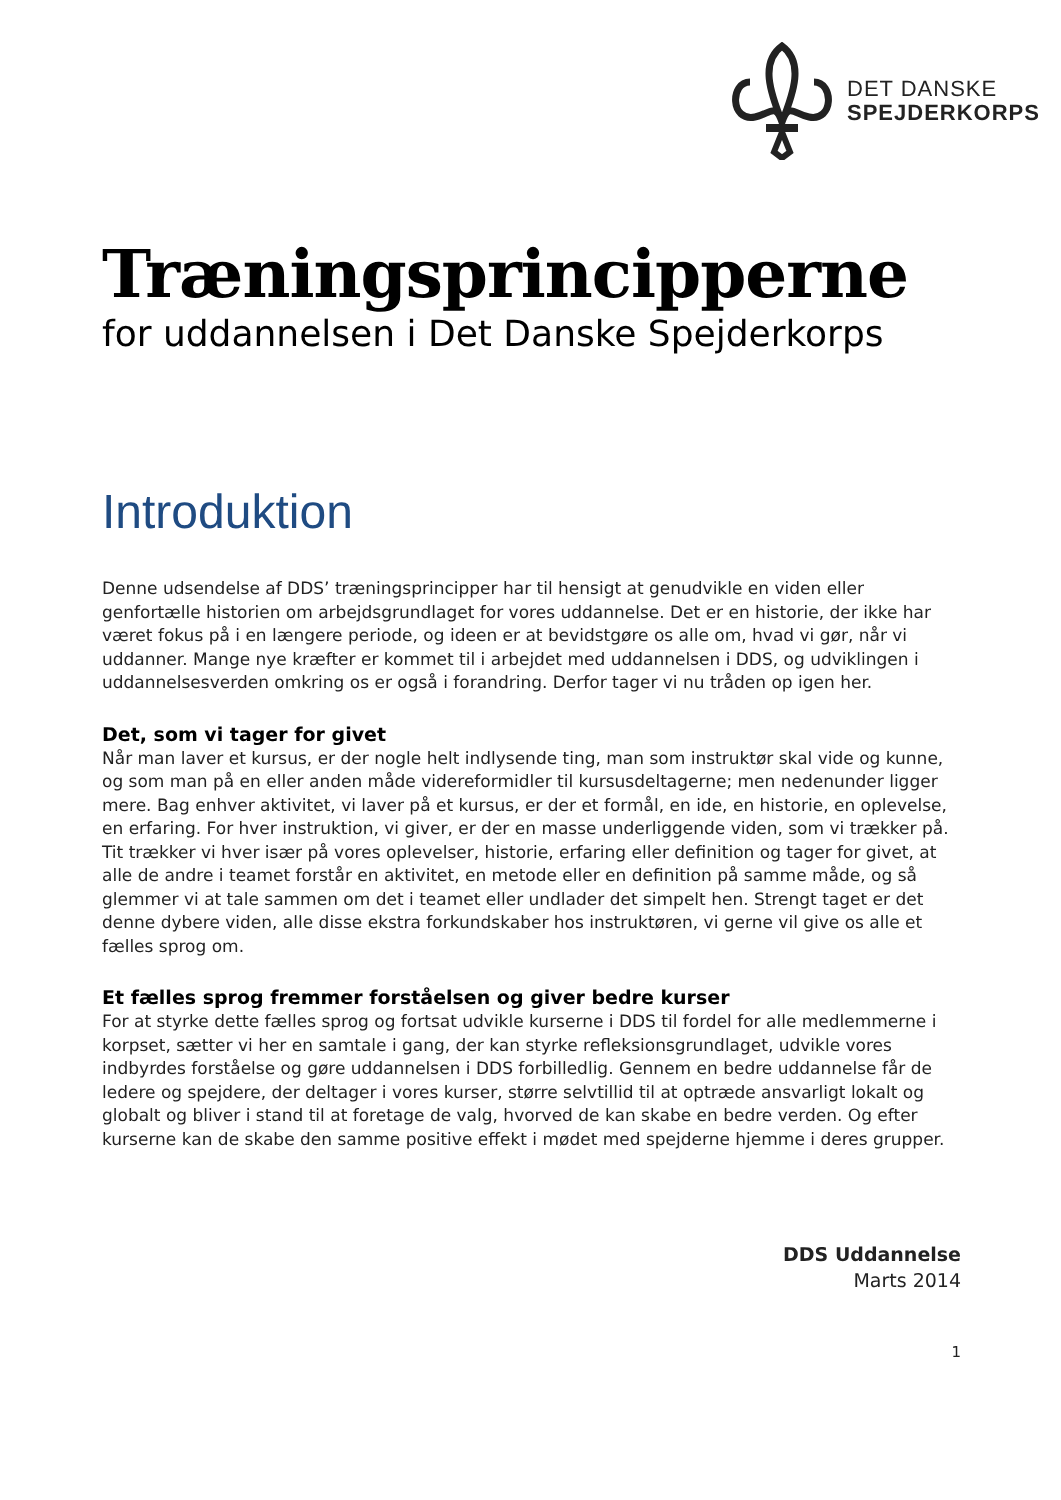DET DANSKE
SPEJDERKORPS
Træningsprincipperne
for uddannelsen i Det Danske Spejderkorps
Introduktion
Denne udsendelse af DDS’ træningsprincipper har til hensigt at genudvikle en viden eller genfortælle historien om arbejdsgrundlaget for vores uddannelse. Det er en historie, der ikke har været fokus på i en længere periode, og ideen er at bevidstgøre os alle om, hvad vi gør, når vi uddanner. Mange nye kræfter er kommet til i arbejdet med uddannelsen i DDS, og udviklingen i uddannelsesverden omkring os er også i forandring. Derfor tager vi nu tråden op igen her.
Det, som vi tager for givet
Når man laver et kursus, er der nogle helt indlysende ting, man som instruktør skal vide og kunne, og som man på en eller anden måde videreformidler til kursusdeltagerne; men nedenunder ligger mere. Bag enhver aktivitet, vi laver på et kursus, er der et formål, en ide, en historie, en oplevelse, en erfaring. For hver instruktion, vi giver, er der en masse underliggende viden, som vi trækker på. Tit trækker vi hver især på vores oplevelser, historie, erfaring eller definition og tager for givet, at alle de andre i teamet forstår en aktivitet, en metode eller en definition på samme måde, og så glemmer vi at tale sammen om det i teamet eller undlader det simpelt hen. Strengt taget er det denne dybere viden, alle disse ekstra forkundskaber hos instruktøren, vi gerne vil give os alle et fælles sprog om.
Et fælles sprog fremmer forståelsen og giver bedre kurser
For at styrke dette fælles sprog og fortsat udvikle kurserne i DDS til fordel for alle medlemmerne i korpset, sætter vi her en samtale i gang, der kan styrke refleksionsgrundlaget, udvikle vores indbyrdes forståelse og gøre uddannelsen i DDS forbilledlig. Gennem en bedre uddannelse får de ledere og spejdere, der deltager i vores kurser, større selvtillid til at optræde ansvarligt lokalt og globalt og bliver i stand til at foretage de valg, hvorved de kan skabe en bedre verden. Og efter kurserne kan de skabe den samme positive effekt i mødet med spejderne hjemme i deres grupper.
DDS Uddannelse
Marts 2014
1